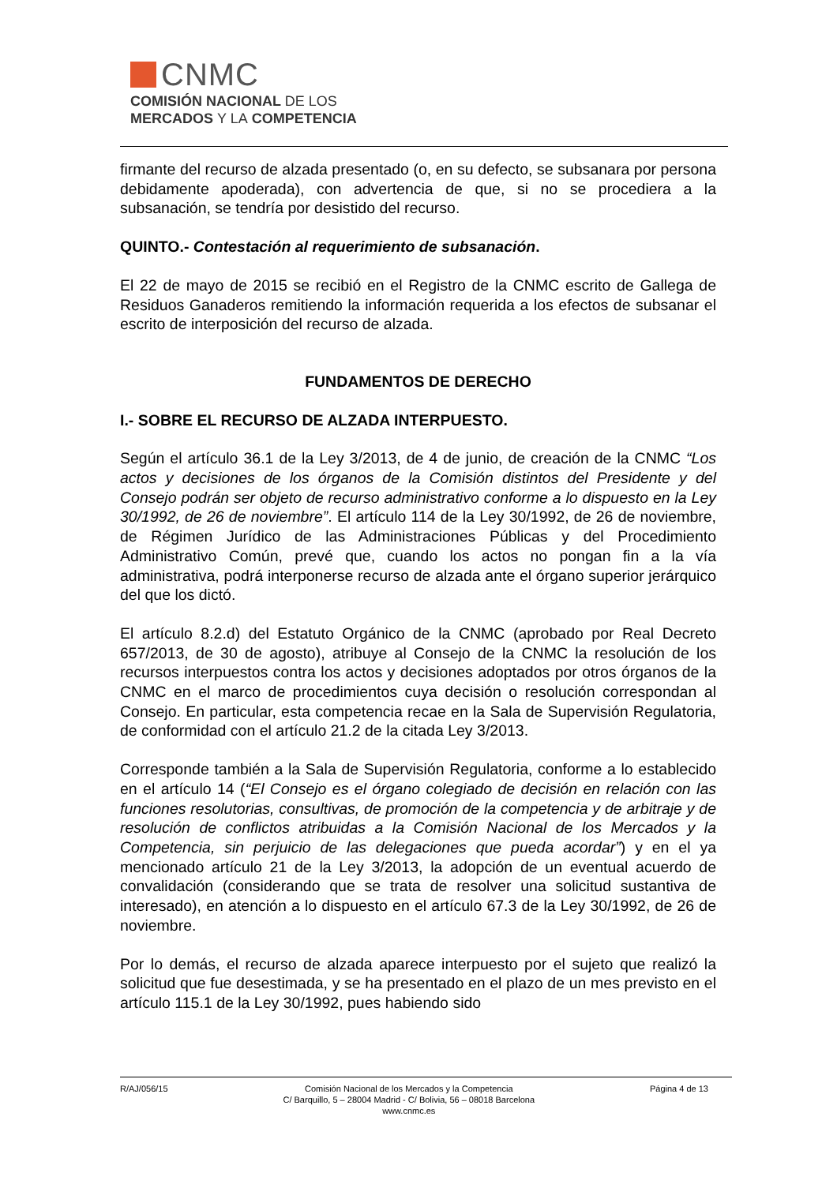CNMC
COMISIÓN NACIONAL DE LOS
MERCADOS Y LA COMPETENCIA
firmante del recurso de alzada presentado (o, en su defecto, se subsanara por persona debidamente apoderada), con advertencia de que, si no se procediera a la subsanación, se tendría por desistido del recurso.
QUINTO.- Contestación al requerimiento de subsanación.
El 22 de mayo de 2015 se recibió en el Registro de la CNMC escrito de Gallega de Residuos Ganaderos remitiendo la información requerida a los efectos de subsanar el escrito de interposición del recurso de alzada.
FUNDAMENTOS DE DERECHO
I.- SOBRE EL RECURSO DE ALZADA INTERPUESTO.
Según el artículo 36.1 de la Ley 3/2013, de 4 de junio, de creación de la CNMC “Los actos y decisiones de los órganos de la Comisión distintos del Presidente y del Consejo podrán ser objeto de recurso administrativo conforme a lo dispuesto en la Ley 30/1992, de 26 de noviembre”. El artículo 114 de la Ley 30/1992, de 26 de noviembre, de Régimen Jurídico de las Administraciones Públicas y del Procedimiento Administrativo Común, prevé que, cuando los actos no pongan fin a la vía administrativa, podrá interponerse recurso de alzada ante el órgano superior jerárquico del que los dictó.
El artículo 8.2.d) del Estatuto Orgánico de la CNMC (aprobado por Real Decreto 657/2013, de 30 de agosto), atribuye al Consejo de la CNMC la resolución de los recursos interpuestos contra los actos y decisiones adoptados por otros órganos de la CNMC en el marco de procedimientos cuya decisión o resolución correspondan al Consejo. En particular, esta competencia recae en la Sala de Supervisión Regulatoria, de conformidad con el artículo 21.2 de la citada Ley 3/2013.
Corresponde también a la Sala de Supervisión Regulatoria, conforme a lo establecido en el artículo 14 (“El Consejo es el órgano colegiado de decisión en relación con las funciones resolutorias, consultivas, de promoción de la competencia y de arbitraje y de resolución de conflictos atribuidas a la Comisión Nacional de los Mercados y la Competencia, sin perjuicio de las delegaciones que pueda acordar”) y en el ya mencionado artículo 21 de la Ley 3/2013, la adopción de un eventual acuerdo de convalidación (considerando que se trata de resolver una solicitud sustantiva de interesado), en atención a lo dispuesto en el artículo 67.3 de la Ley 30/1992, de 26 de noviembre.
Por lo demás, el recurso de alzada aparece interpuesto por el sujeto que realizó la solicitud que fue desestimada, y se ha presentado en el plazo de un mes previsto en el artículo 115.1 de la Ley 30/1992, pues habiendo sido
R/AJ/056/15 Comisión Nacional de los Mercados y la Competencia
C/ Barquillo, 5 – 28004 Madrid - C/ Bolivia, 56 – 08018 Barcelona
www.cnmc.es
Página 4 de 13